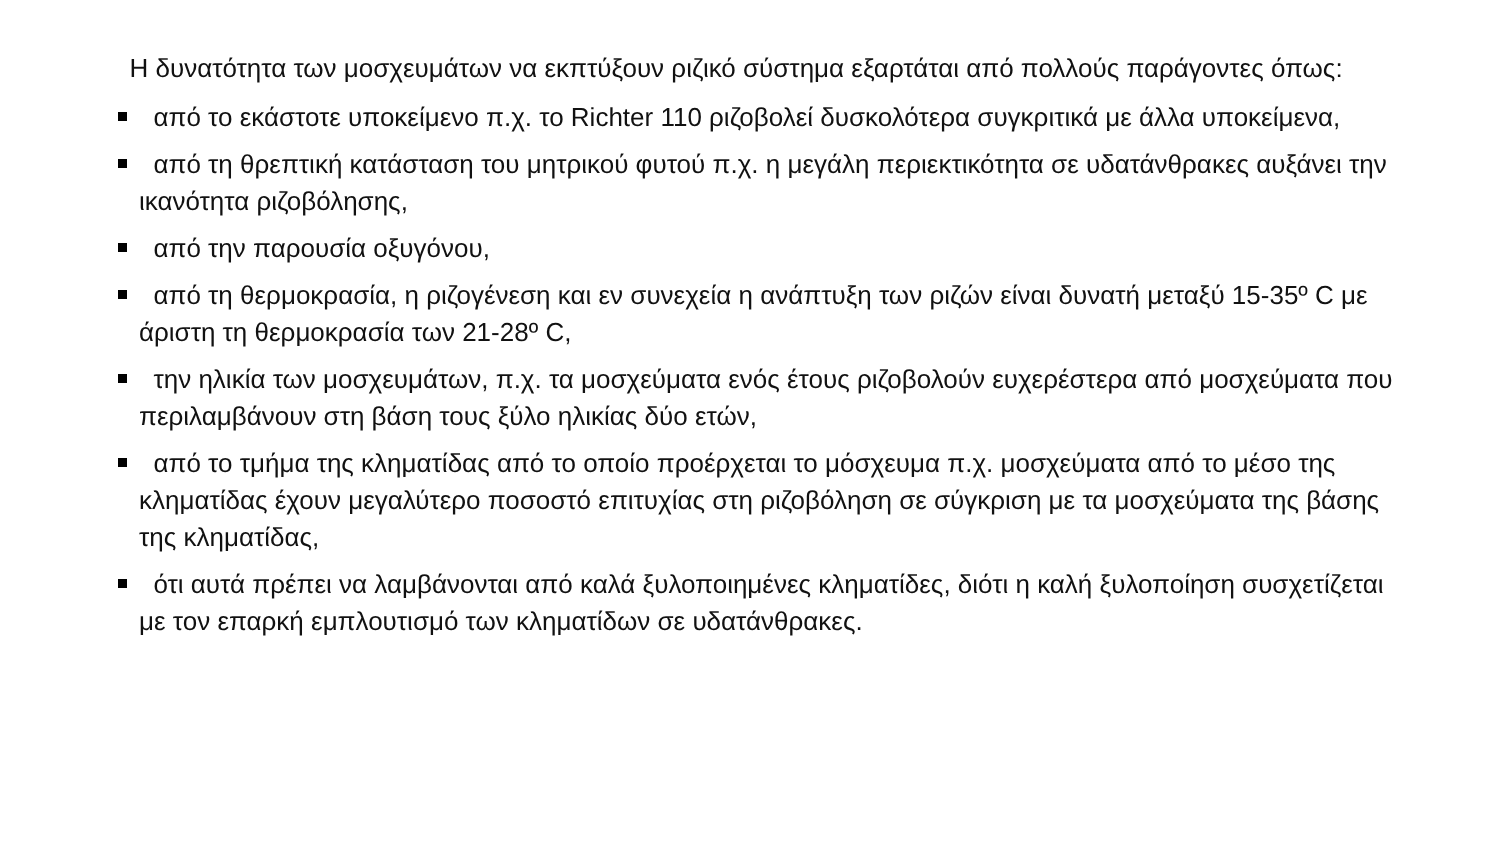Η δυνατότητα των μοσχευμάτων να εκπτύξουν ριζικό σύστημα εξαρτάται από πολλούς παράγοντες όπως:
από το εκάστοτε υποκείμενο π.χ. το Richter 110 ριζοβολεί δυσκολότερα συγκριτικά με άλλα υποκείμενα,
από τη θρεπτική κατάσταση του μητρικού φυτού π.χ. η μεγάλη περιεκτικότητα σε υδατάνθρακες αυξάνει την ικανότητα ριζοβόλησης,
από την παρουσία οξυγόνου,
από τη θερμοκρασία, η ριζογένεση και εν συνεχεία η ανάπτυξη των ριζών είναι δυνατή μεταξύ 15-35º C με άριστη τη θερμοκρασία των 21-28º C,
την ηλικία των μοσχευμάτων, π.χ. τα μοσχεύματα ενός έτους ριζοβολούν ευχερέστερα από μοσχεύματα που περιλαμβάνουν στη βάση τους ξύλο ηλικίας δύο ετών,
από το τμήμα της κληματίδας από το οποίο προέρχεται το μόσχευμα π.χ. μοσχεύματα από το μέσο της κληματίδας έχουν μεγαλύτερο ποσοστό επιτυχίας στη ριζοβόληση σε σύγκριση με τα μοσχεύματα της βάσης της κληματίδας,
ότι αυτά πρέπει να λαμβάνονται από καλά ξυλοποιημένες κληματίδες, διότι η καλή ξυλοποίηση συσχετίζεται με τον επαρκή εμπλουτισμό των κληματίδων σε υδατάνθρακες.